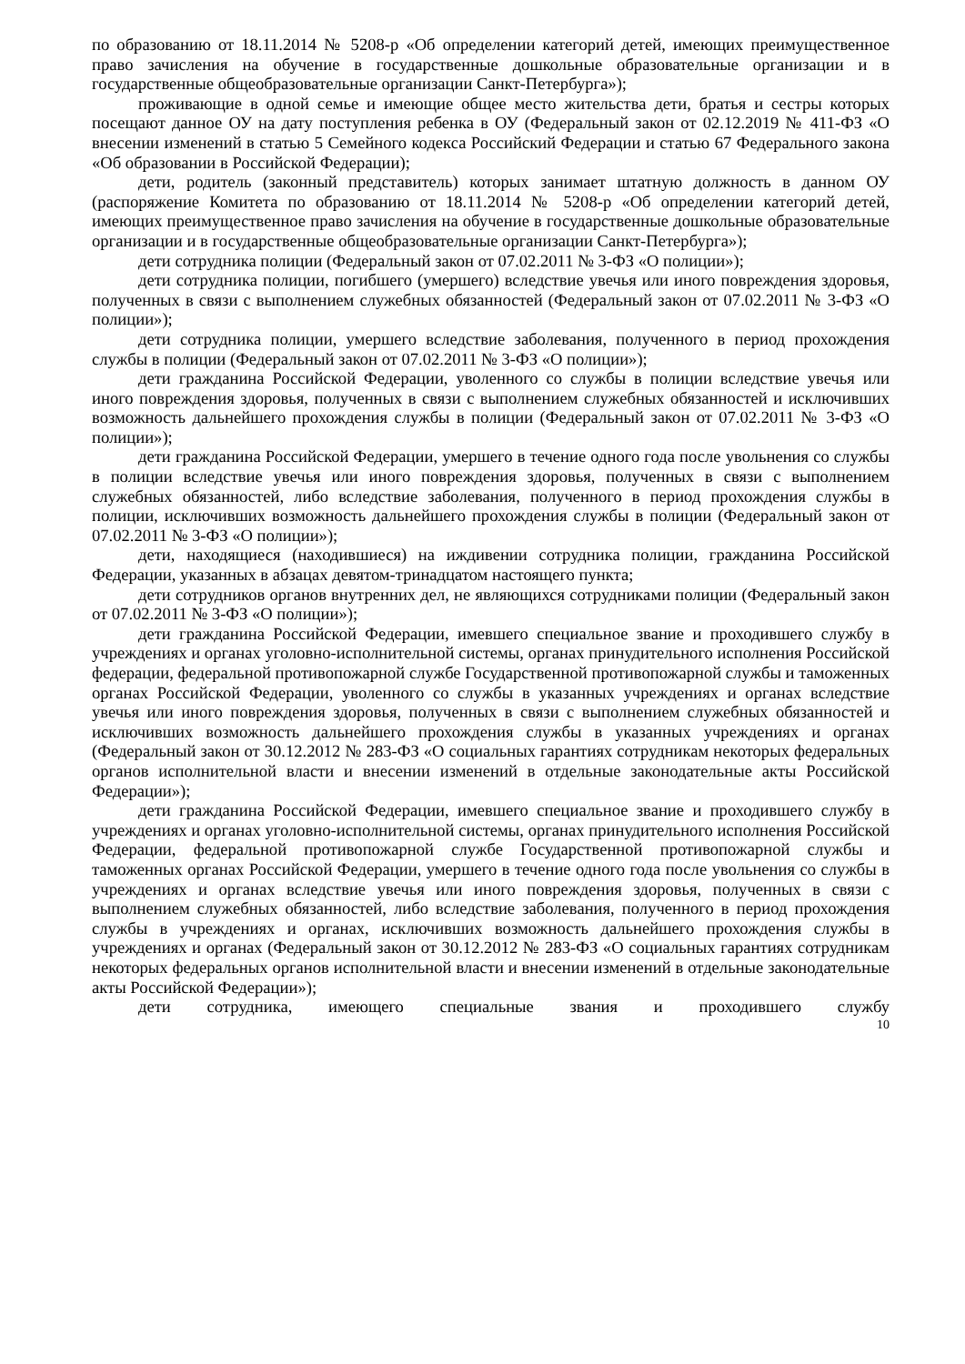по образованию от 18.11.2014 № 5208-р «Об определении категорий детей, имеющих преимущественное право зачисления на обучение в государственные дошкольные образовательные организации и в государственные общеобразовательные организации Санкт-Петербурга»);
проживающие в одной семье и имеющие общее место жительства дети, братья и сестры которых посещают данное ОУ на дату поступления ребенка в ОУ (Федеральный закон от 02.12.2019 № 411-ФЗ «О внесении изменений в статью 5 Семейного кодекса Российский Федерации и статью 67 Федерального закона «Об образовании в Российской Федерации);
дети, родитель (законный представитель) которых занимает штатную должность в данном ОУ (распоряжение Комитета по образованию от 18.11.2014 № 5208-р «Об определении категорий детей, имеющих преимущественное право зачисления на обучение в государственные дошкольные образовательные организации и в государственные общеобразовательные организации Санкт-Петербурга»);
дети сотрудника полиции (Федеральный закон от 07.02.2011 № 3-ФЗ «О полиции»);
дети сотрудника полиции, погибшего (умершего) вследствие увечья или иного повреждения здоровья, полученных в связи с выполнением служебных обязанностей (Федеральный закон от 07.02.2011 № 3-ФЗ «О полиции»);
дети сотрудника полиции, умершего вследствие заболевания, полученного в период прохождения службы в полиции (Федеральный закон от 07.02.2011 № 3-ФЗ «О полиции»);
дети гражданина Российской Федерации, уволенного со службы в полиции вследствие увечья или иного повреждения здоровья, полученных в связи с выполнением служебных обязанностей и исключивших возможность дальнейшего прохождения службы в полиции (Федеральный закон от 07.02.2011 № 3-ФЗ «О полиции»);
дети гражданина Российской Федерации, умершего в течение одного года после увольнения со службы в полиции вследствие увечья или иного повреждения здоровья, полученных в связи с выполнением служебных обязанностей, либо вследствие заболевания, полученного в период прохождения службы в полиции, исключивших возможность дальнейшего прохождения службы в полиции (Федеральный закон от 07.02.2011 № 3-ФЗ «О полиции»);
дети, находящиеся (находившиеся) на иждивении сотрудника полиции, гражданина Российской Федерации, указанных в абзацах девятом-тринадцатом настоящего пункта;
дети сотрудников органов внутренних дел, не являющихся сотрудниками полиции (Федеральный закон от 07.02.2011 № 3-ФЗ «О полиции»);
дети гражданина Российской Федерации, имевшего специальное звание и проходившего службу в учреждениях и органах уголовно-исполнительной системы, органах принудительного исполнения Российской федерации, федеральной противопожарной службе Государственной противопожарной службы и таможенных органах Российской Федерации, уволенного со службы в указанных учреждениях и органах вследствие увечья или иного повреждения здоровья, полученных в связи с выполнением служебных обязанностей и исключивших возможность дальнейшего прохождения службы в указанных учреждениях и органах (Федеральный закон от 30.12.2012 № 283-ФЗ «О социальных гарантиях сотрудникам некоторых федеральных органов исполнительной власти и внесении изменений в отдельные законодательные акты Российской Федерации»);
дети гражданина Российской Федерации, имевшего специальное звание и проходившего службу в учреждениях и органах уголовно-исполнительной системы, органах принудительного исполнения Российской Федерации, федеральной противопожарной службе Государственной противопожарной службы и таможенных органах Российской Федерации, умершего в течение одного года после увольнения со службы в учреждениях и органах вследствие увечья или иного повреждения здоровья, полученных в связи с выполнением служебных обязанностей, либо вследствие заболевания, полученного в период прохождения службы в учреждениях и органах, исключивших возможность дальнейшего прохождения службы в учреждениях и органах (Федеральный закон от 30.12.2012 № 283-ФЗ «О социальных гарантиях сотрудникам некоторых федеральных органов исполнительной власти и внесении изменений в отдельные законодательные акты Российской Федерации»);
дети сотрудника, имеющего специальные звания и проходившего службу
10